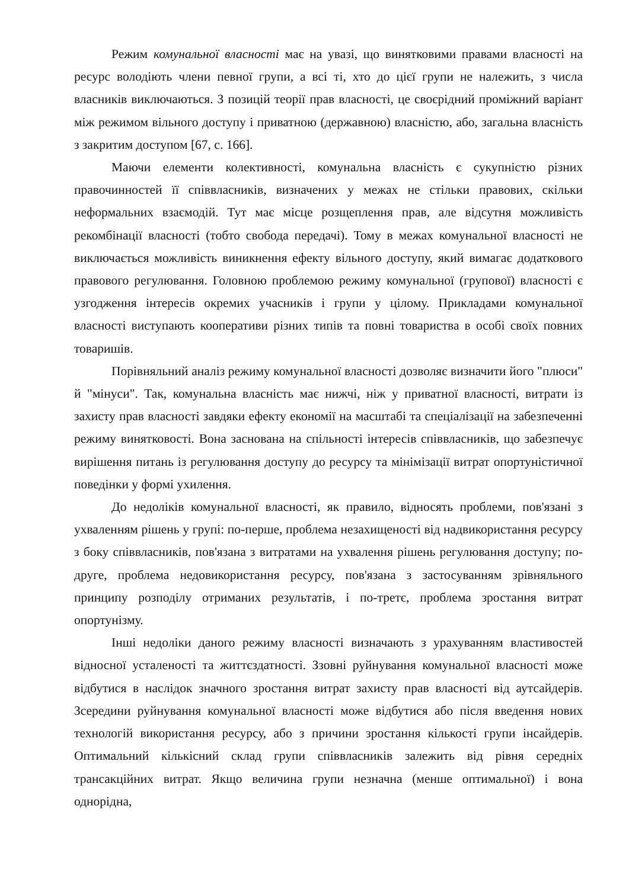Режим комунальної власності має на увазі, що винятковими правами власності на ресурс володіють члени певної групи, а всі ті, хто до цієї групи не належить, з числа власників виключаються. З позицій теорії прав власності, це своєрідний проміжний варіант між режимом вільного доступу і приватною (державною) власністю, або, загальна власність з закритим доступом [67, с. 166].
Маючи елементи колективності, комунальна власність є сукупністю різних правочинностей її співвласників, визначених у межах не стільки правових, скільки неформальних взаємодій. Тут має місце розщеплення прав, але відсутня можливість рекомбінації власності (тобто свобода передачі). Тому в межах комунальної власності не виключається можливість виникнення ефекту вільного доступу, який вимагає додаткового правового регулювання. Головною проблемою режиму комунальної (групової) власності є узгодження інтересів окремих учасників і групи у цілому. Прикладами комунальної власності виступають кооперативи різних типів та повні товариства в особі своїх повних товаришів.
Порівняльний аналіз режиму комунальної власності дозволяє визначити його "плюси" й "мінуси". Так, комунальна власність має нижчі, ніж у приватної власності, витрати із захисту прав власності завдяки ефекту економії на масштабі та спеціалізації на забезпеченні режиму винятковості. Вона заснована на спільності інтересів співвласників, що забезпечує вирішення питань із регулювання доступу до ресурсу та мінімізації витрат опортуністичної поведінки у формі ухилення.
До недоліків комунальної власності, як правило, відносять проблеми, пов'язані з ухваленням рішень у групі: по-перше, проблема незахищеності від надвикористання ресурсу з боку співвласників, пов'язана з витратами на ухвалення рішень регулювання доступу; по-друге, проблема недовикористання ресурсу, пов'язана з застосуванням зрівняльного принципу розподілу отриманих результатів, і по-третє, проблема зростання витрат опортунізму.
Інші недоліки даного режиму власності визначають з урахуванням властивостей відносної усталеності та життєздатності. Ззовні руйнування комунальної власності може відбутися в наслідок значного зростання витрат захисту прав власності від аутсайдерів. Зсередини руйнування комунальної власності може відбутися або після введення нових технологій використання ресурсу, або з причини зростання кількості групи інсайдерів. Оптимальний кількісний склад групи співвласників залежить від рівня середніх трансакційних витрат. Якщо величина групи незначна (менше оптимальної) і вона однорідна,